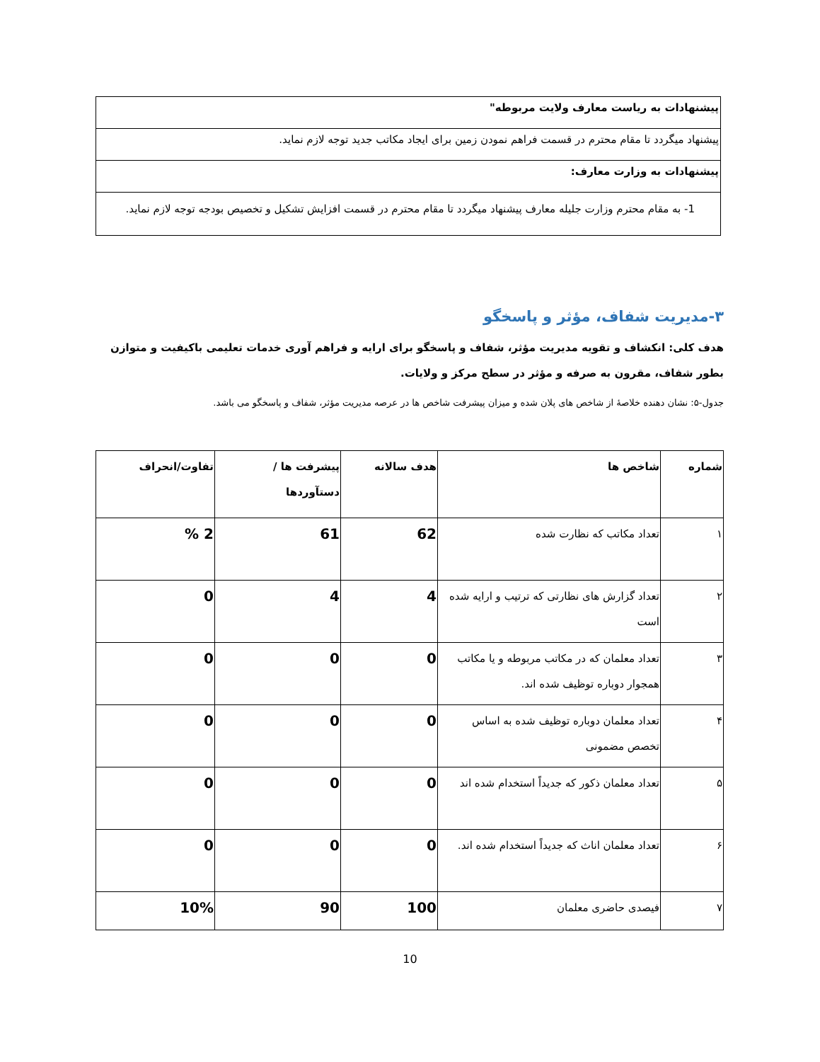| پیشنهادات به ریاست معارف ولایت مربوطه" |
| پیشنهاد میگردد تا مقام محترم در قسمت فراهم نمودن زمین برای ایجاد مکاتب جدید توجه لازم نماید. |
| پیشنهادات به وزارت معارف: |
| 1- به مقام محترم وزارت جلیله معارف پیشنهاد میگردد تا مقام محترم در قسمت افزایش تشکیل و تخصیص بودجه توجه لازم نماید. |
۳-مدیریت شفاف، مؤثر و پاسخگو
هدف کلی: انکشاف و تقویه مدیریت مؤثر، شفاف و پاسخگو برای ارایه و فراهم آوری خدمات تعلیمی باکیفیت و متوازن بطور شفاف، مقرون به صرفه و مؤثر در سطح مرکز و ولایات.
جدول-۵: نشان دهنده خلاصهٔ از شاخص های پلان شده و میزان پیشرفت شاخص ها در عرصه مدیریت مؤثر، شفاف و پاسخگو می باشد.
| شماره | شاخص ها | هدف سالانه | پیشرفت ها / دستآوردها | تفاوت/انحراف |
| --- | --- | --- | --- | --- |
| ۱ | تعداد مکاتب که نظارت شده | 62 | 61 | 2 % |
| ۲ | تعداد گزارش های نظارتی که ترتیب و ارایه شده است | 4 | 4 | 0 |
| ۳ | تعداد معلمان که در مکاتب مربوطه و یا مکاتب همجوار دوباره توظیف شده اند. | 0 | 0 | 0 |
| ۴ | تعداد معلمان دوباره توظیف شده به اساس تخصص مضمونی | 0 | 0 | 0 |
| ۵ | تعداد معلمان ذکور که جدیداً استخدام شده اند | 0 | 0 | 0 |
| ۶ | تعداد معلمان اناث که جدیداً استخدام شده اند. | 0 | 0 | 0 |
| ۷ | فیصدی حاضری معلمان | 100 | 90 | 10% |
10